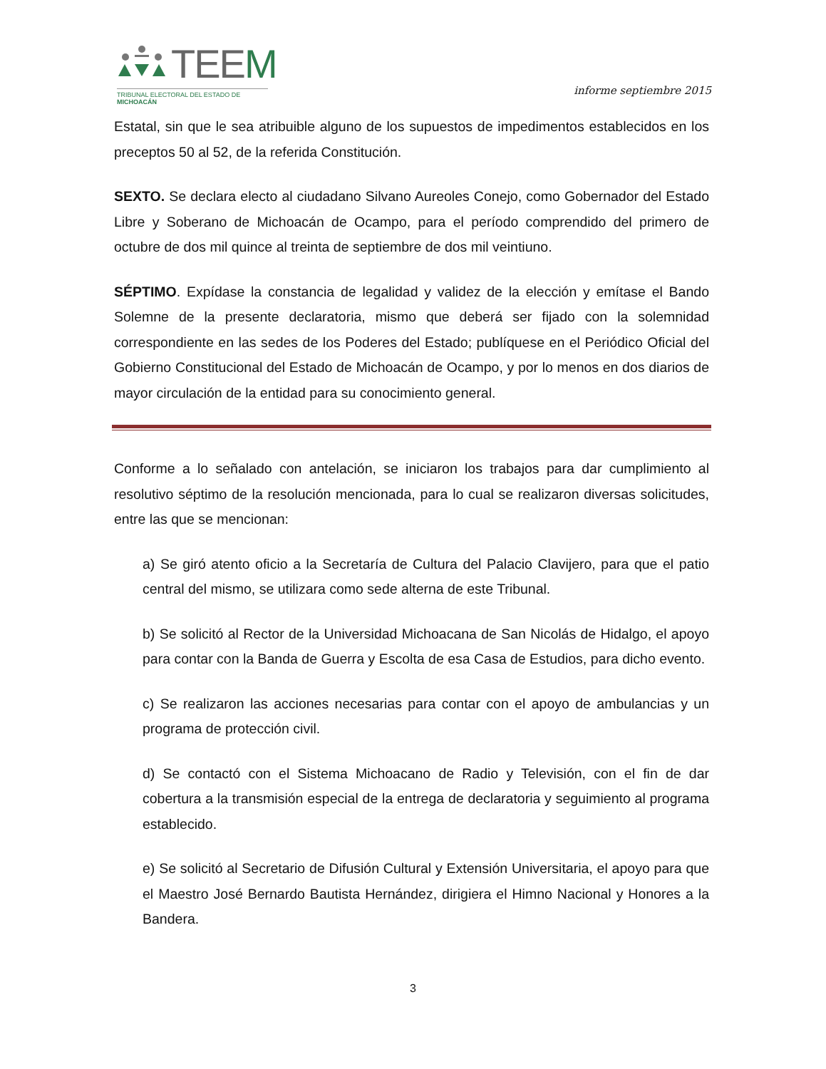TEEM
TRIBUNAL ELECTORAL DEL ESTADO DE MICHOACÁN
informe septiembre 2015
Estatal, sin que le sea atribuible alguno de los supuestos de impedimentos establecidos en los preceptos 50 al 52, de la referida Constitución.
SEXTO. Se declara electo al ciudadano Silvano Aureoles Conejo, como Gobernador del Estado Libre y Soberano de Michoacán de Ocampo, para el período comprendido del primero de octubre de dos mil quince al treinta de septiembre de dos mil veintiuno.
SÉPTIMO. Expídase la constancia de legalidad y validez de la elección y emítase el Bando Solemne de la presente declaratoria, mismo que deberá ser fijado con la solemnidad correspondiente en las sedes de los Poderes del Estado; publíquese en el Periódico Oficial del Gobierno Constitucional del Estado de Michoacán de Ocampo, y por lo menos en dos diarios de mayor circulación de la entidad para su conocimiento general.
Conforme a lo señalado con antelación, se iniciaron los trabajos para dar cumplimiento al resolutivo séptimo de la resolución mencionada, para lo cual se realizaron diversas solicitudes, entre las que se mencionan:
a) Se giró atento oficio a la Secretaría de Cultura del Palacio Clavijero, para que el patio central del mismo, se utilizara como sede alterna de este Tribunal.
b) Se solicitó al Rector de la Universidad Michoacana de San Nicolás de Hidalgo, el apoyo para contar con la Banda de Guerra y Escolta de esa Casa de Estudios, para dicho evento.
c) Se realizaron las acciones necesarias para contar con el apoyo de ambulancias y un programa de protección civil.
d) Se contactó con el Sistema Michoacano de Radio y Televisión, con el fin de dar cobertura a la transmisión especial de la entrega de declaratoria y seguimiento al programa establecido.
e) Se solicitó al Secretario de Difusión Cultural y Extensión Universitaria, el apoyo para que el Maestro José Bernardo Bautista Hernández, dirigiera el Himno Nacional y Honores a la Bandera.
3